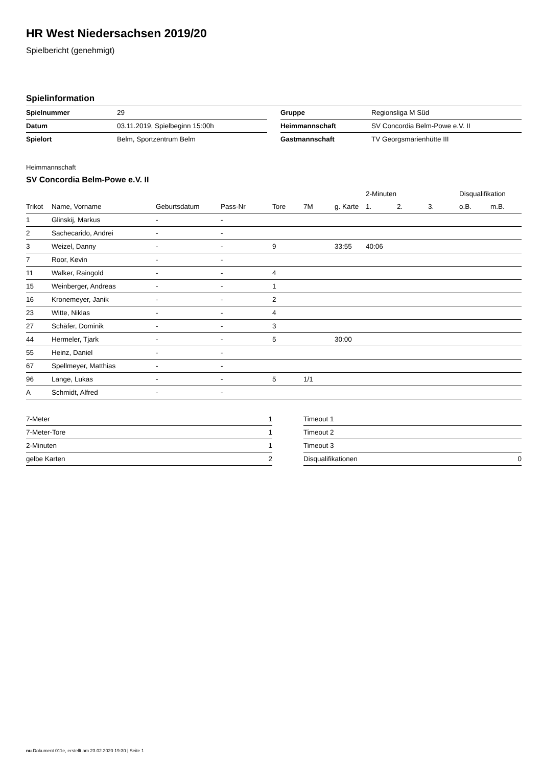HR West Niedersachsen 2019/20
Spielbericht (genehmigt)
Spielinformation
| Spielnummer | 29 |
| Datum | 03.11.2019, Spielbeginn 15:00h |
| Spielort | Belm, Sportzentrum Belm |
| Gruppe | Regionsliga M Süd |
| Heimmannschaft | SV Concordia Belm-Powe e.V. II |
| Gastmannschaft | TV Georgsmarienhütte III |
Heimmannschaft
SV Concordia Belm-Powe e.V. II
| | | | | | | | 2-Minuten | | | Disqualifikation | |
| --- | --- | --- | --- | --- | --- | --- | --- | --- | --- | --- | --- |
| Trikot | Name, Vorname | Geburtsdatum | Pass-Nr | Tore | 7M | g. Karte | 1. | 2. | 3. | o.B. | m.B. |
| 1 | Glinskij, Markus | - | - | | | | | | | | |
| 2 | Sachecarido, Andrei | - | - | | | | | | | | |
| 3 | Weizel, Danny | - | - | 9 | | 33:55 | 40:06 | | | | |
| 7 | Roor, Kevin | - | - | | | | | | | | |
| 11 | Walker, Raingold | - | - | 4 | | | | | | | |
| 15 | Weinberger, Andreas | - | - | 1 | | | | | | | |
| 16 | Kronemeyer, Janik | - | - | 2 | | | | | | | |
| 23 | Witte, Niklas | - | - | 4 | | | | | | | |
| 27 | Schäfer, Dominik | - | - | 3 | | | | | | | |
| 44 | Hermeler, Tjark | - | - | 5 | | 30:00 | | | | | |
| 55 | Heinz, Daniel | - | - | | | | | | | | |
| 67 | Spellmeyer, Matthias | - | - | | | | | | | | |
| 96 | Lange, Lukas | - | - | 5 | 1/1 | | | | | | |
| A | Schmidt, Alfred | - | - | | | | | | | | |
| 7-Meter | 1 |
| 7-Meter-Tore | 1 |
| 2-Minuten | 1 |
| gelbe Karten | 2 |
| Timeout 1 | |
| Timeout 2 | |
| Timeout 3 | |
| Disqualifikationen | 0 |
nu.Dokument 011e, erstellt am 23.02.2020 19:30 | Seite 1